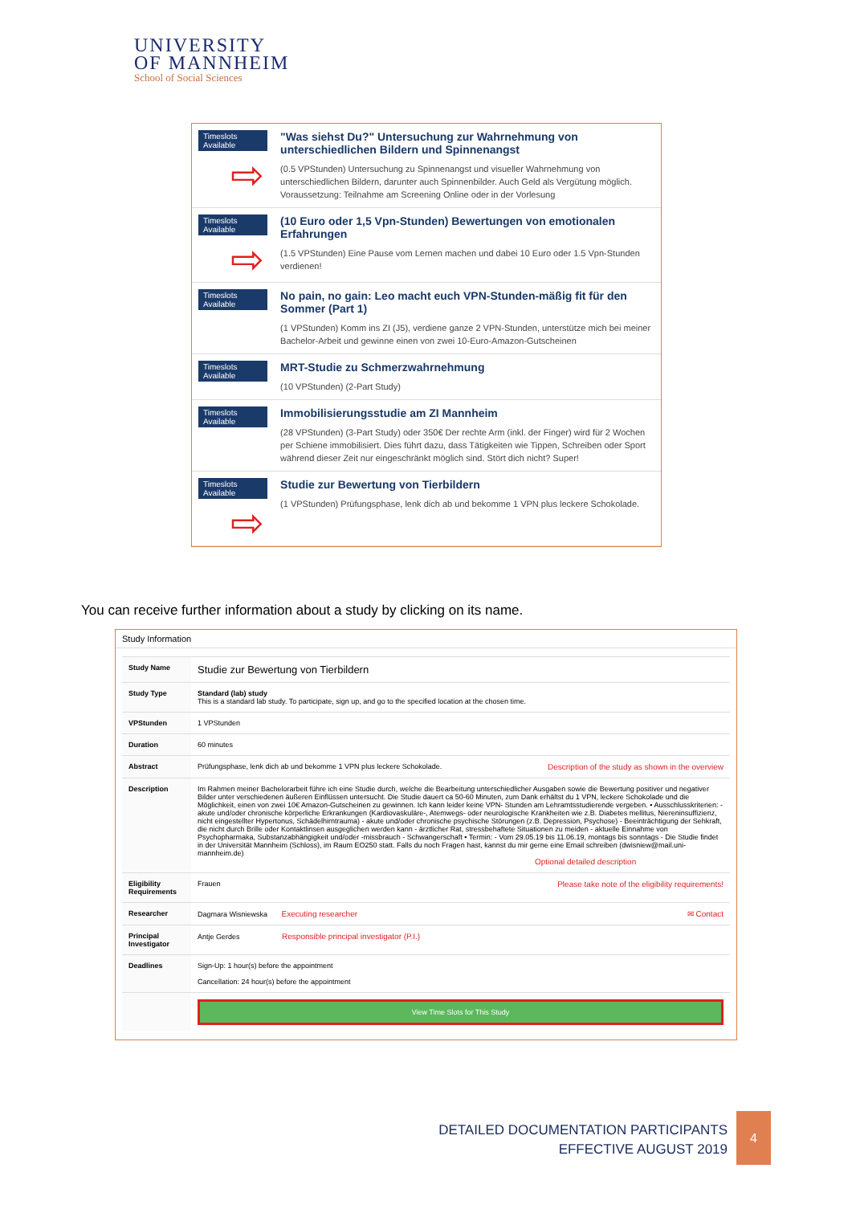UNIVERSITY
OF MANNHEIM
School of Social Sciences
| Timeslots Available ⇨ | "Was siehst Du?" Untersuchung zur Wahrnehmung von unterschiedlichen Bildern und Spinnenangst (0.5 VPStunden) Untersuchung zu Spinnenangst und visueller Wahrnehmung von unterschiedlichen Bildern, darunter auch Spinnenbilder. Auch Geld als Vergütung möglich. Voraussetzung: Teilnahme am Screening Online oder in der Vorlesung |
| Timeslots Available ⇨ | (10 Euro oder 1,5 Vpn-Stunden) Bewertungen von emotionalen Erfahrungen (1.5 VPStunden) Eine Pause vom Lernen machen und dabei 10 Euro oder 1.5 Vpn-Stunden verdienen! |
| Timeslots Available | No pain, no gain: Leo macht euch VPN-Stunden-mäßig fit für den Sommer (Part 1) (1 VPStunden) Komm ins ZI (J5), verdiene ganze 2 VPN-Stunden, unterstütze mich bei meiner Bachelor-Arbeit und gewinne einen von zwei 10-Euro-Amazon-Gutscheinen |
| Timeslots Available | MRT-Studie zu Schmerzwahrnehmung (10 VPStunden) (2-Part Study) |
| Timeslots Available | Immobilisierungsstudie am ZI Mannheim (28 VPStunden) (3-Part Study) oder 350€ Der rechte Arm (inkl. der Finger) wird für 2 Wochen per Schiene immobilisiert. Dies führt dazu, dass Tätigkeiten wie Tippen, Schreiben oder Sport während dieser Zeit nur eingeschränkt möglich sind. Stört dich nicht? Super! |
| Timeslots Available ⇨ | Studie zur Bewertung von Tierbildern (1 VPStunden) Prüfungsphase, lenk dich ab und bekomme 1 VPN plus leckere Schokolade. |
You can receive further information about a study by clicking on its name.
Study Information
| Study Name | Studie zur Bewertung von Tierbildern |
| Study Type | Standard (lab) study This is a standard lab study. To participate, sign up, and go to the specified location at the chosen time. |
| VPStunden | 1 VPStunden |
| Duration | 60 minutes |
| Abstract | Prüfungsphase, lenk dich ab und bekomme 1 VPN plus leckere Schokolade. Description of the study as shown in the overview |
| Description | Im Rahmen meiner Bachelorarbeit führe ich eine Studie durch, welche die Bearbeitung unterschiedlicher Ausgaben sowie die Bewertung positiver und negativer Bilder unter verschiedenen äußeren Einflüssen untersucht. Die Studie dauert ca 50-60 Minuten, zum Dank erhältst du 1 VPN, leckere Schokolade und die Möglichkeit, einen von zwei 10€ Amazon-Gutscheinen zu gewinnen. Ich kann leider keine VPN- Stunden am Lehramtsstudierende vergeben. • Ausschlusskriterien: - akute und/oder chronische körperliche Erkrankungen (Kardiovaskuläre-, Atemwegs- oder neurologische Krankheiten wie z.B. Diabetes mellitus, Niereninsuffizienz, nicht eingestellter Hypertonus, Schädelhirntrauma) - akute und/oder chronische psychische Störungen (z.B. Depression, Psychose) - Beeinträchtigung der Sehkraft, die nicht durch Brille oder Kontaktlinsen ausgeglichen werden kann - ärztlicher Rat, stressbehaftete Situationen zu meiden - aktuelle Einnahme von Psychopharmaka, Substanzabhängigkeit und/oder -missbrauch - Schwangerschaft • Termin: - Vom 29.05.19 bis 11.06.19, montags bis sonntags - Die Studie findet in der Universität Mannheim (Schloss), im Raum EO250 statt. Falls du noch Fragen hast, kannst du mir gerne eine Email schreiben (dwisniew@mail.uni-mannheim.de) Optional detailed description |
| Eligibility Requirements | Frauen Please take note of the eligibility requirements! |
| Researcher | Dagmara Wisniewska Executing researcher ✉ Contact |
| Principal Investigator | Antje Gerdes Responsible principal investigator (P.I.) |
| Deadlines | Sign-Up: 1 hour(s) before the appointment Cancellation: 24 hour(s) before the appointment |
| | View Time Slots for This Study |
DETAILED DOCUMENTATION PARTICIPANTS
EFFECTIVE AUGUST 2019
4